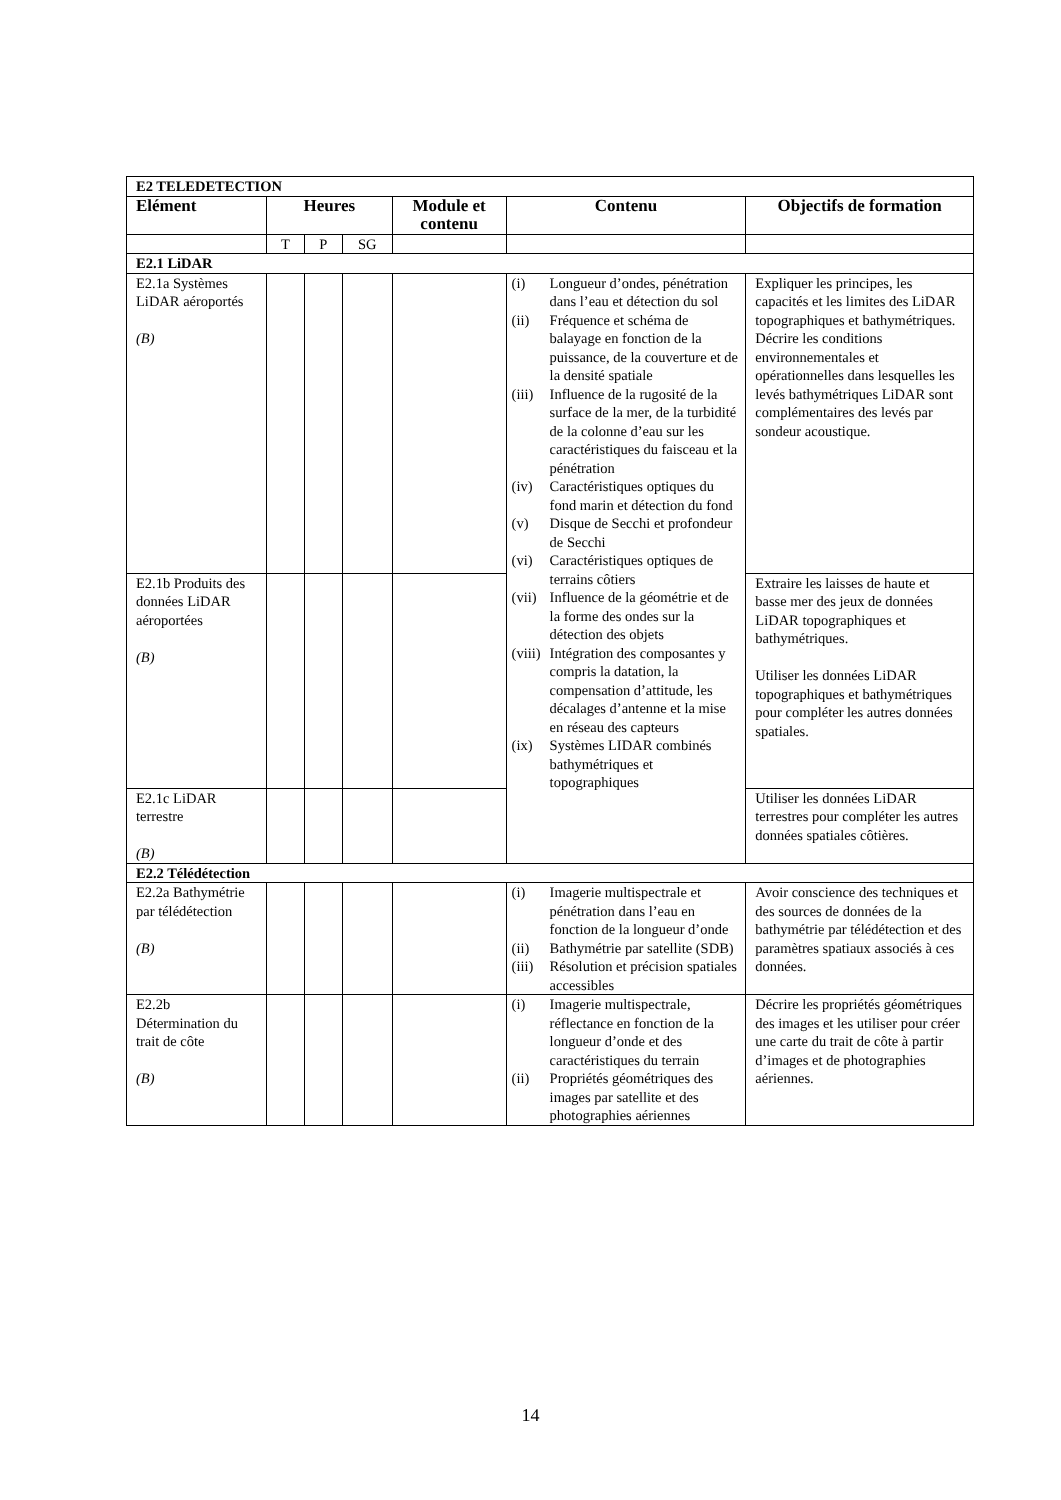| E2 TELEDETECTION | | | | | | |
| Elément | Heures | | | Module et contenu | Contenu | Objectifs de formation |
| | T | P | SG | | | |
| E2.1 LiDAR | | | | | | |
| E2.1a Systèmes LiDAR aéroportés (B) | | | | | (i) Longueur d’ondes, pénétration dans l’eau et détection du sol (ii) Fréquence et schéma de balayage en fonction de la puissance, de la couverture et de la densité spatiale (iii) Influence de la rugosité de la surface de la mer, de la turbidité de la colonne d’eau sur les caractéristiques du faisceau et la pénétration (iv) Caractéristiques optiques du fond marin et détection du fond (v) Disque de Secchi et profondeur de Secchi (vi) Caractéristiques optiques de terrains côtiers (vii) Influence de la géométrie et de la forme des ondes sur la détection des objets (viii) Intégration des composantes y compris la datation, la compensation d’attitude, les décalages d’antenne et la mise en réseau des capteurs (ix) Systèmes LIDAR combinés bathymétriques et topographiques | Expliquer les principes, les capacités et les limites des LiDAR topographiques et bathymétriques. Décrire les conditions environnementales et opérationnelles dans lesquelles les levés bathymétriques LiDAR sont complémentaires des levés par sondeur acoustique. |
| E2.1b Produits des données LiDAR aéroportées (B) | | | | | | Extraire les laisses de haute et basse mer des jeux de données LiDAR topographiques et bathymétriques. Utiliser les données LiDAR topographiques et bathymétriques pour compléter les autres données spatiales. |
| E2.1c LiDAR terrestre (B) | | | | | | Utiliser les données LiDAR terrestres pour compléter les autres données spatiales côtières. |
| E2.2 Télédétection | | | | | | |
| E2.2a Bathymétrie par télédétection (B) | | | | | (i) Imagerie multispectrale et pénétration dans l’eau en fonction de la longueur d’onde (ii) Bathymétrie par satellite (SDB) (iii) Résolution et précision spatiales accessibles | Avoir conscience des techniques et des sources de données de la bathymétrie par télédétection et des paramètres spatiaux associés à ces données. |
| E2.2b Détermination du trait de côte (B) | | | | | (i) Imagerie multispectrale, réflectance en fonction de la longueur d’onde et des caractéristiques du terrain (ii) Propriétés géométriques des images par satellite et des photographies aériennes | Décrire les propriétés géométriques des images et les utiliser pour créer une carte du trait de côte à partir d’images et de photographies aériennes. |
14